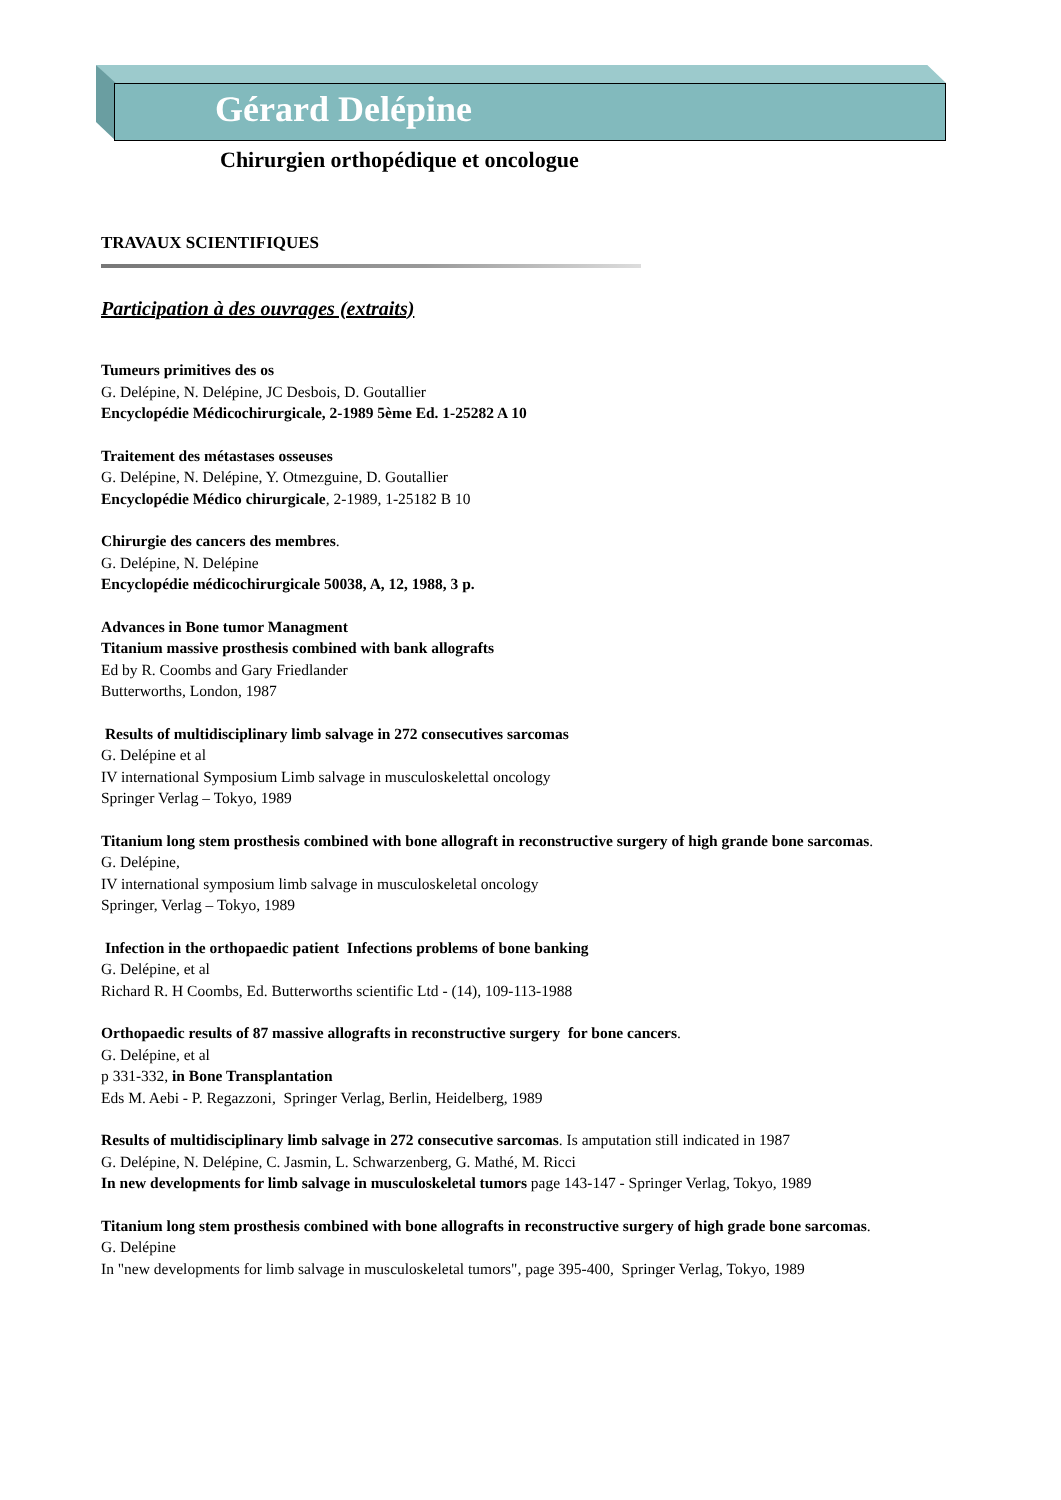Gérard Delépine
Chirurgien orthopédique et oncologue
TRAVAUX SCIENTIFIQUES
Participation à des ouvrages (extraits)
Tumeurs primitives des os
G. Delépine, N. Delépine, JC Desbois, D. Goutallier
Encyclopédie Médicochirurgicale, 2-1989 5ème Ed. 1-25282 A 10
Traitement des métastases osseuses
G. Delépine, N. Delépine, Y. Otmezguine, D. Goutallier
Encyclopédie Médico chirurgicale, 2-1989, 1-25182 B 10
Chirurgie des cancers des membres.
G. Delépine, N. Delépine
Encyclopédie médicochirurgicale 50038, A, 12, 1988, 3 p.
Advances in Bone tumor Managment
Titanium massive prosthesis combined with bank allografts
Ed by R. Coombs and Gary Friedlander
Butterworths, London, 1987
Results of multidisciplinary limb salvage in 272 consecutives sarcomas
G. Delépine et al
IV international Symposium Limb salvage in musculoskelettal oncology
Springer Verlag – Tokyo, 1989
Titanium long stem prosthesis combined with bone allograft in reconstructive surgery of high grande bone sarcomas.
G. Delépine,
IV international symposium limb salvage in musculoskeletal oncology
Springer, Verlag – Tokyo, 1989
Infection in the orthopaedic patient Infections problems of bone banking
G. Delépine, et al
Richard R. H Coombs, Ed. Butterworths scientific Ltd - (14), 109-113-1988
Orthopaedic results of 87 massive allografts in reconstructive surgery for bone cancers.
G. Delépine, et al
p 331-332, in Bone Transplantation
Eds M. Aebi - P. Regazzoni, Springer Verlag, Berlin, Heidelberg, 1989
Results of multidisciplinary limb salvage in 272 consecutive sarcomas. Is amputation still indicated in 1987
G. Delépine, N. Delépine, C. Jasmin, L. Schwarzenberg, G. Mathé, M. Ricci
In new developments for limb salvage in musculoskeletal tumors page 143-147 - Springer Verlag, Tokyo, 1989
Titanium long stem prosthesis combined with bone allografts in reconstructive surgery of high grade bone sarcomas.
G. Delépine
In "new developments for limb salvage in musculoskeletal tumors", page 395-400, Springer Verlag, Tokyo, 1989